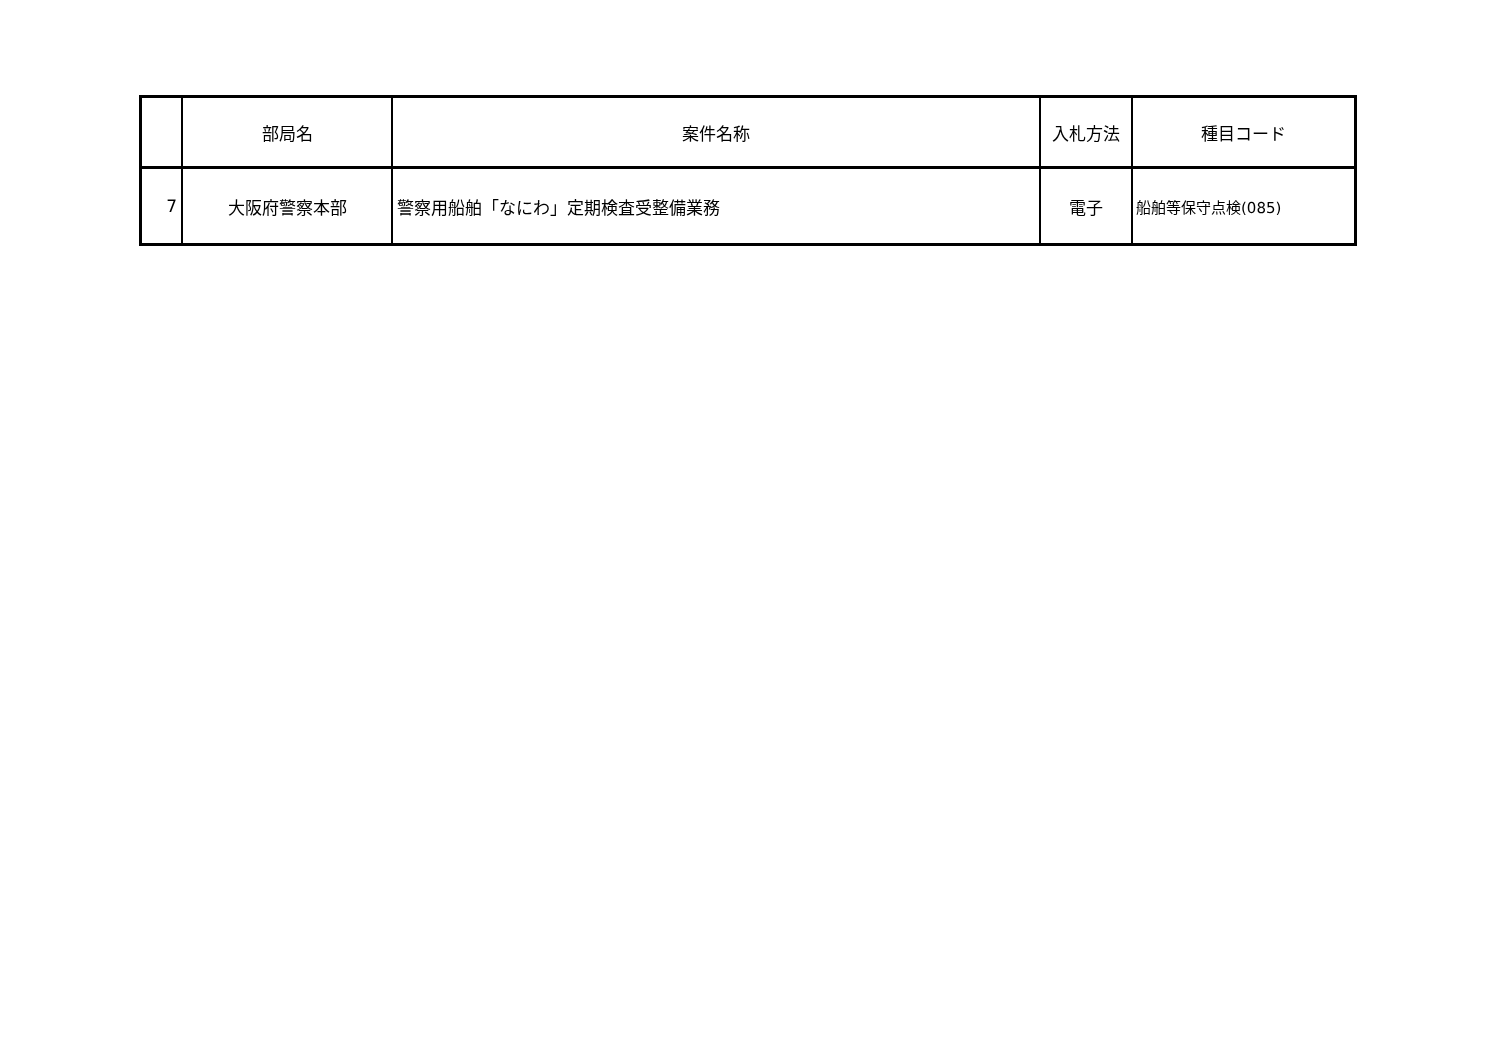| | 部局名 | 案件名称 | 入札方法 | 種目コード |
| --- | --- | --- | --- | --- |
| 7 | 大阪府警察本部 | 警察用船舶「なにわ」定期検査受整備業務 | 電子 | 船舶等保守点検(085) |